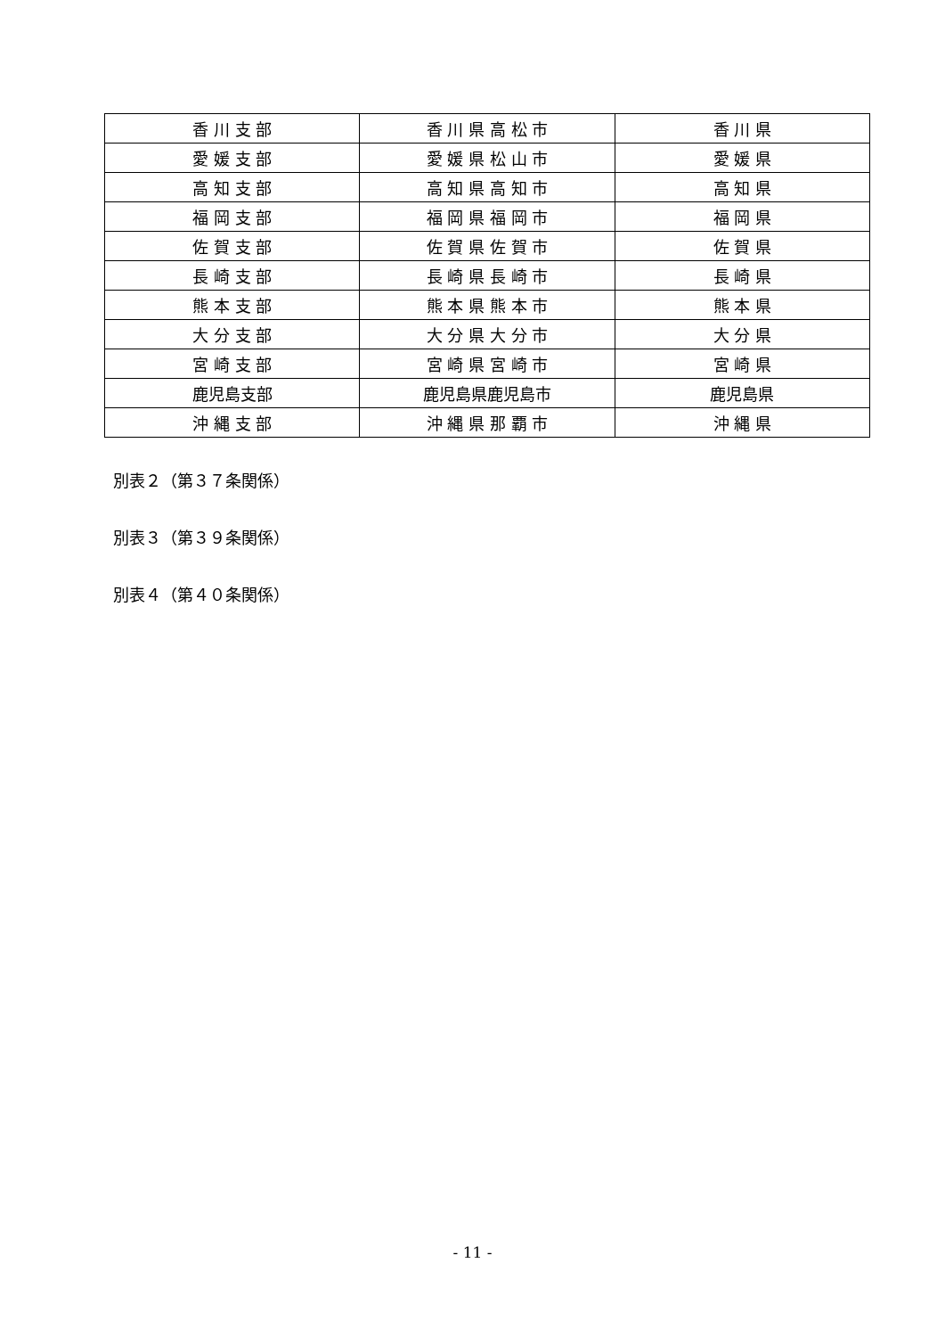| 香 川 支 部 | 香 川 県 高 松 市 | 香 川 県 |
| 愛 媛 支 部 | 愛 媛 県 松 山 市 | 愛 媛 県 |
| 高 知 支 部 | 高 知 県 高 知 市 | 高 知 県 |
| 福 岡 支 部 | 福 岡 県 福 岡 市 | 福 岡 県 |
| 佐 賀 支 部 | 佐 賀 県 佐 賀 市 | 佐 賀 県 |
| 長 崎 支 部 | 長 崎 県 長 崎 市 | 長 崎 県 |
| 熊 本 支 部 | 熊 本 県 熊 本 市 | 熊 本 県 |
| 大 分 支 部 | 大 分 県 大 分 市 | 大 分 県 |
| 宮 崎 支 部 | 宮 崎 県 宮 崎 市 | 宮 崎 県 |
| 鹿児島支部 | 鹿児島県鹿児島市 | 鹿児島県 |
| 沖 縄 支 部 | 沖 縄 県 那 覇 市 | 沖 縄 県 |
別表２（第３７条関係）
別表３（第３９条関係）
別表４（第４０条関係）
- 11 -